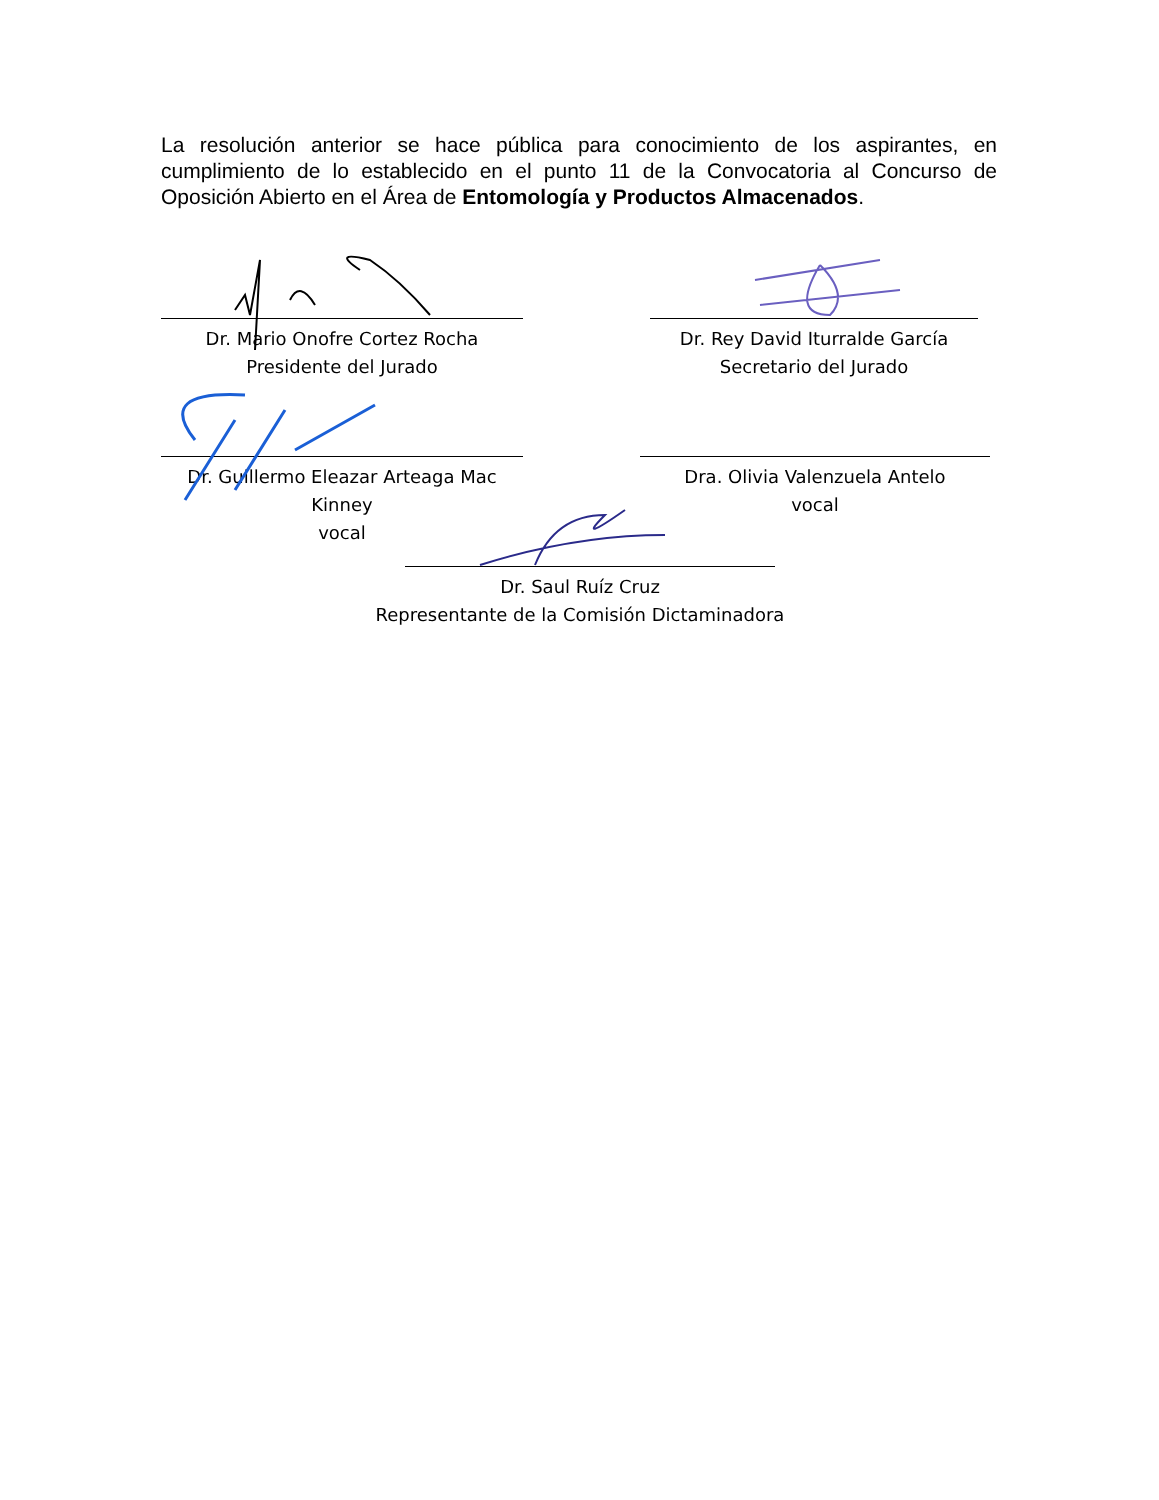La resolución anterior se hace pública para conocimiento de los aspirantes, en cumplimiento de lo establecido en el punto 11 de la Convocatoria al Concurso de Oposición Abierto en el Área de Entomología y Productos Almacenados.
Dr. Mario Onofre Cortez Rocha
Presidente del Jurado
Dr. Rey David Iturralde García
Secretario del Jurado
Dr. Guillermo Eleazar Arteaga Mac Kinney
vocal
Dra. Olivia Valenzuela Antelo
vocal
Dr. Saul Ruíz Cruz
Representante de la Comisión Dictaminadora